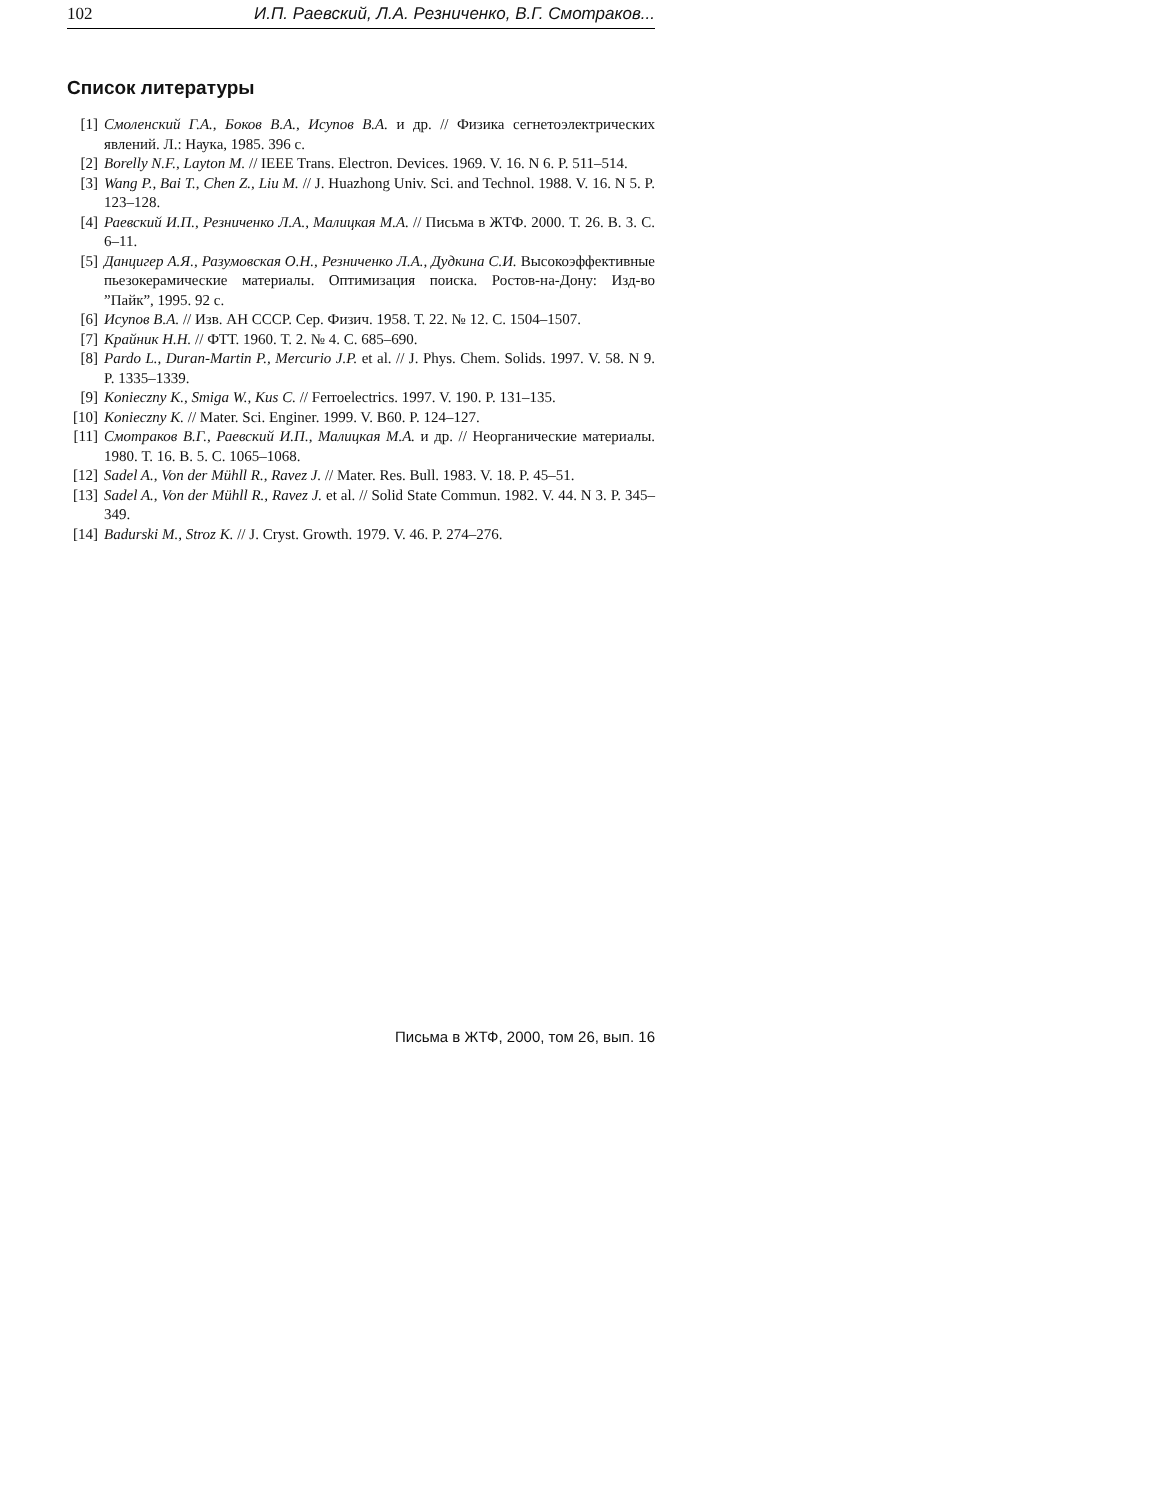102 И.П. Раевский, Л.А. Резниченко, В.Г. Смотраков...
Список литературы
[1] Смоленский Г.А., Боков В.А., Исупов В.А. и др. // Физика сегнетоэлектрических явлений. Л.: Наука, 1985. 396 с.
[2] Borelly N.F., Layton M. // IEEE Trans. Electron. Devices. 1969. V. 16. N 6. P. 511–514.
[3] Wang P., Bai T., Chen Z., Liu M. // J. Huazhong Univ. Sci. and Technol. 1988. V. 16. N 5. P. 123–128.
[4] Раевский И.П., Резниченко Л.А., Малицкая М.А. // Письма в ЖТФ. 2000. Т. 26. В. 3. С. 6–11.
[5] Данцигер А.Я., Разумовская О.Н., Резниченко Л.А., Дудкина С.И. Высокоэффективные пьезокерамические материалы. Оптимизация поиска. Ростов-на-Дону: Изд-во ”Пайк”, 1995. 92 с.
[6] Исупов В.А. // Изв. АН СССР. Сер. Физич. 1958. Т. 22. № 12. С. 1504–1507.
[7] Крайник Н.Н. // ФТТ. 1960. Т. 2. № 4. С. 685–690.
[8] Pardo L., Duran-Martin P., Mercurio J.P. et al. // J. Phys. Chem. Solids. 1997. V. 58. N 9. P. 1335–1339.
[9] Konieczny K., Smiga W., Kus C. // Ferroelectrics. 1997. V. 190. P. 131–135.
[10] Konieczny K. // Mater. Sci. Enginer. 1999. V. B60. P. 124–127.
[11] Смотраков В.Г., Раевский И.П., Малицкая М.А. и др. // Неорганические материалы. 1980. Т. 16. В. 5. С. 1065–1068.
[12] Sadel A., Von der Mühll R., Ravez J. // Mater. Res. Bull. 1983. V. 18. P. 45–51.
[13] Sadel A., Von der Mühll R., Ravez J. et al. // Solid State Commun. 1982. V. 44. N 3. P. 345–349.
[14] Badurski M., Stroz K. // J. Cryst. Growth. 1979. V. 46. P. 274–276.
Письма в ЖТФ, 2000, том 26, вып. 16